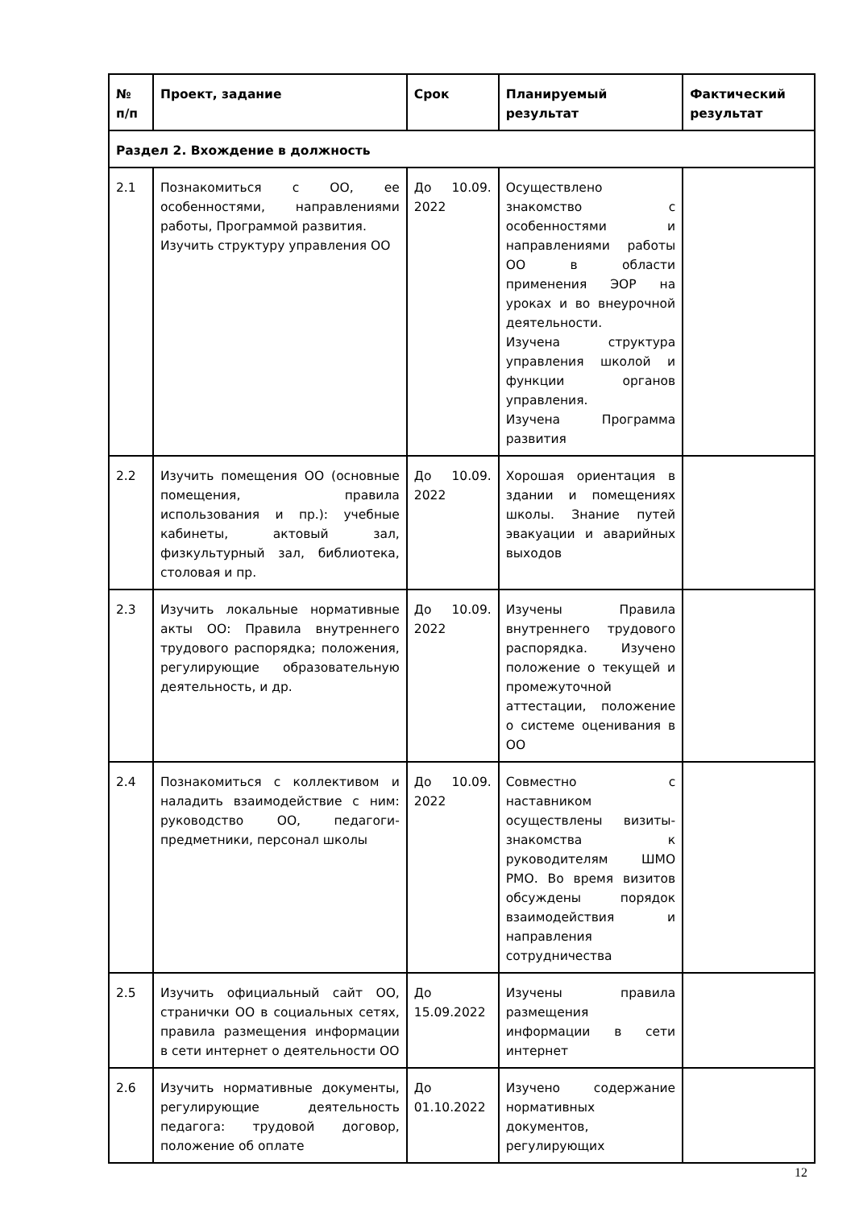| № п/п | Проект, задание | Срок | Планируемый результат | Фактический результат |
| --- | --- | --- | --- | --- |
| Раздел 2. Вхождение в должность | | | | |
| 2.1 | Познакомиться с ОО, ее особенностями, направлениями работы, Программой развития. Изучить структуру управления ОО | До 10.09. 2022 | Осуществлено знакомство с особенностями и направлениями работы ОО в области применения ЭОР на уроках и во внеурочной деятельности. Изучена структура управления школой и функции органов управления. Изучена Программа развития | |
| 2.2 | Изучить помещения ОО (основные помещения, правила использования и пр.): учебные кабинеты, актовый зал, физкультурный зал, библиотека, столовая и пр. | До 10.09. 2022 | Хорошая ориентация в здании и помещениях школы. Знание путей эвакуации и аварийных выходов | |
| 2.3 | Изучить локальные нормативные акты ОО: Правила внутреннего трудового распорядка; положения, регулирующие образовательную деятельность, и др. | До 10.09. 2022 | Изучены Правила внутреннего трудового распорядка. Изучено положение о текущей и промежуточной аттестации, положение о системе оценивания в ОО | |
| 2.4 | Познакомиться с коллективом и наладить взаимодействие с ним: руководство ОО, педагоги-предметники, персонал школы | До 10.09. 2022 | Совместно с наставником осуществлены визиты-знакомства к руководителям ШМО РМО. Во время визитов обсуждены порядок взаимодействия и направления сотрудничества | |
| 2.5 | Изучить официальный сайт ОО, странички ОО в социальных сетях, правила размещения информации в сети интернет о деятельности ОО | До 15.09.2022 | Изучены правила размещения информации в сети интернет | |
| 2.6 | Изучить нормативные документы, регулирующие деятельность педагога: трудовой договор, положение об оплате | До 01.10.2022 | Изучено содержание нормативных документов, регулирующих | |
12